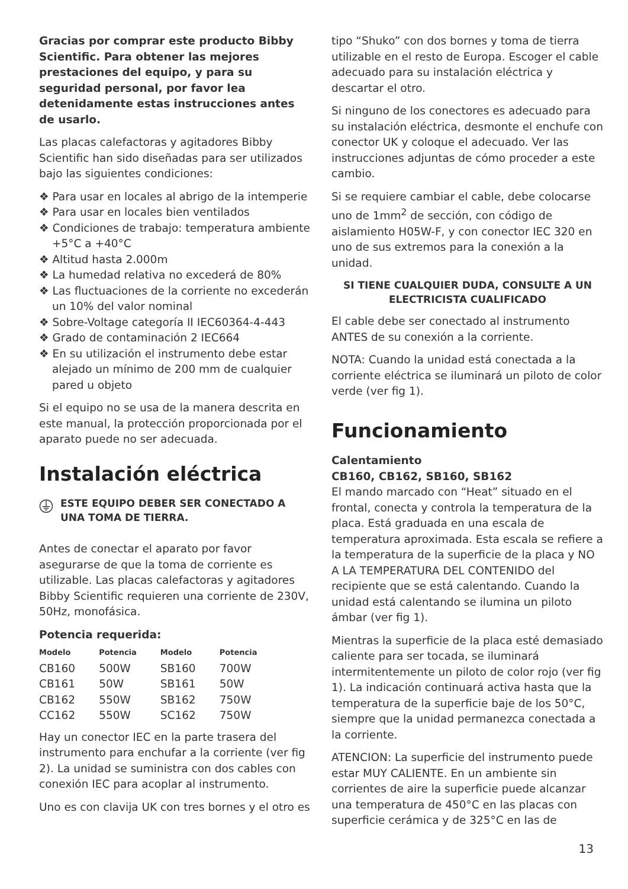Gracias por comprar este producto Bibby Scientific. Para obtener las mejores prestaciones del equipo, y para su seguridad personal, por favor lea detenidamente estas instrucciones antes de usarlo.
Las placas calefactoras y agitadores Bibby Scientific han sido diseñadas para ser utilizados bajo las siguientes condiciones:
❖ Para usar en locales al abrigo de la intemperie
❖ Para usar en locales bien ventilados
❖ Condiciones de trabajo: temperatura ambiente +5°C a +40°C
❖ Altitud hasta 2.000m
❖ La humedad relativa no excederá de 80%
❖ Las fluctuaciones de la corriente no excederán un 10% del valor nominal
❖ Sobre-Voltage categoría II IEC60364-4-443
❖ Grado de contaminación 2 IEC664
❖ En su utilización el instrumento debe estar alejado un mínimo de 200 mm de cualquier pared u objeto
Si el equipo no se usa de la manera descrita en este manual, la protección proporcionada por el aparato puede no ser adecuada.
Instalación eléctrica
ESTE EQUIPO DEBER SER CONECTADO A UNA TOMA DE TIERRA.
Antes de conectar el aparato por favor asegurarse de que la toma de corriente es utilizable. Las placas calefactoras y agitadores Bibby Scientific requieren una corriente de 230V, 50Hz, monofásica.
Potencia requerida:
| Modelo | Potencia | Modelo | Potencia |
| --- | --- | --- | --- |
| CB160 | 500W | SB160 | 700W |
| CB161 | 50W | SB161 | 50W |
| CB162 | 550W | SB162 | 750W |
| CC162 | 550W | SC162 | 750W |
Hay un conector IEC en la parte trasera del instrumento para enchufar a la corriente (ver fig 2). La unidad se suministra con dos cables con conexión IEC para acoplar al instrumento.
Uno es con clavija UK con tres bornes y el otro es
tipo “Shuko” con dos bornes y toma de tierra utilizable en el resto de Europa. Escoger el cable adecuado para su instalación eléctrica y descartar el otro.
Si ninguno de los conectores es adecuado para su instalación eléctrica, desmonte el enchufe con conector UK y coloque el adecuado. Ver las instrucciones adjuntas de cómo proceder a este cambio.
Si se requiere cambiar el cable, debe colocarse uno de 1mm<sup>2</sup> de sección, con código de aislamiento H05W-F, y con conector IEC 320 en uno de sus extremos para la conexión a la unidad.
SI TIENE CUALQUIER DUDA, CONSULTE A UN ELECTRICISTA CUALIFICADO
El cable debe ser conectado al instrumento ANTES de su conexión a la corriente.
NOTA: Cuando la unidad está conectada a la corriente eléctrica se iluminará un piloto de color verde (ver fig 1).
Funcionamiento
Calentamiento
CB160, CB162, SB160, SB162
El mando marcado con “Heat” situado en el frontal, conecta y controla la temperatura de la placa. Está graduada en una escala de temperatura aproximada. Esta escala se refiere a la temperatura de la superficie de la placa y NO A LA TEMPERATURA DEL CONTENIDO del recipiente que se está calentando. Cuando la unidad está calentando se ilumina un piloto ámbar (ver fig 1).
Mientras la superficie de la placa esté demasiado caliente para ser tocada, se iluminará intermitentemente un piloto de color rojo (ver fig 1). La indicación continuará activa hasta que la temperatura de la superficie baje de los 50°C, siempre que la unidad permanezca conectada a la corriente.
ATENCION: La superficie del instrumento puede estar MUY CALIENTE. En un ambiente sin corrientes de aire la superficie puede alcanzar una temperatura de 450°C en las placas con superficie cerámica y de 325°C en las de
13